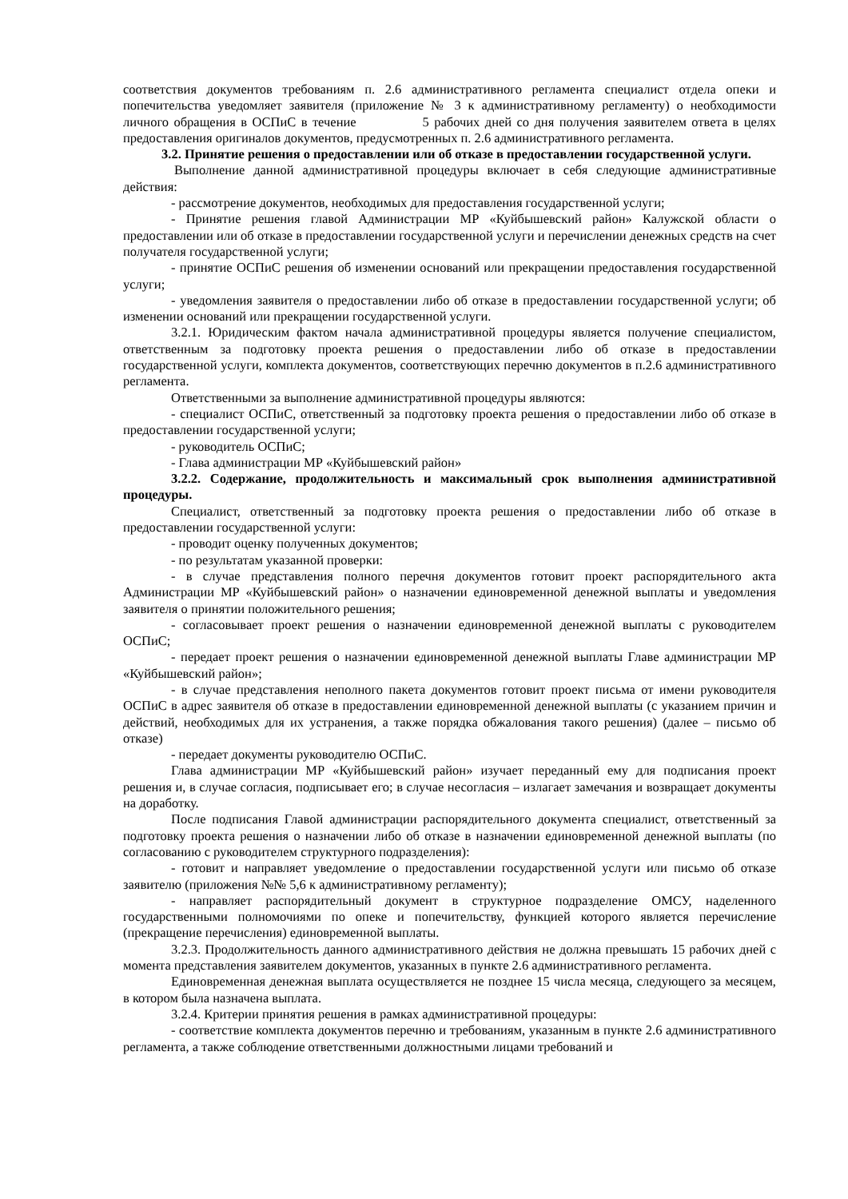соответствия документов требованиям п. 2.6 административного регламента специалист отдела опеки и попечительства уведомляет заявителя (приложение № 3 к административному регламенту) о необходимости личного обращения в ОСПиС в течение 5 рабочих дней со дня получения заявителем ответа в целях предоставления оригиналов документов, предусмотренных п. 2.6 административного регламента.
3.2. Принятие решения о предоставлении или об отказе в предоставлении государственной услуги.
Выполнение данной административной процедуры включает в себя следующие административные действия:
- рассмотрение документов, необходимых для предоставления государственной услуги;
- Принятие решения главой Администрации МР «Куйбышевский район» Калужской области о предоставлении или об отказе в предоставлении государственной услуги и перечислении денежных средств на счет получателя государственной услуги;
- принятие ОСПиС решения об изменении оснований или прекращении предоставления государственной услуги;
- уведомления заявителя о предоставлении либо об отказе в предоставлении государственной услуги; об изменении оснований или прекращении государственной услуги.
3.2.1. Юридическим фактом начала административной процедуры является получение специалистом, ответственным за подготовку проекта решения о предоставлении либо об отказе в предоставлении государственной услуги, комплекта документов, соответствующих перечню документов в п.2.6 административного регламента.
Ответственными за выполнение административной процедуры являются:
- специалист ОСПиС, ответственный за подготовку проекта решения о предоставлении либо об отказе в предоставлении государственной услуги;
- руководитель ОСПиС;
- Глава администрации МР «Куйбышевский район»
3.2.2. Содержание, продолжительность и максимальный срок выполнения административной процедуры.
Специалист, ответственный за подготовку проекта решения о предоставлении либо об отказе в предоставлении государственной услуги:
- проводит оценку полученных документов;
- по результатам указанной проверки:
- в случае представления полного перечня документов готовит проект распорядительного акта Администрации МР «Куйбышевский район» о назначении единовременной денежной выплаты и уведомления заявителя о принятии положительного решения;
- согласовывает проект решения о назначении единовременной денежной выплаты с руководителем ОСПиС;
- передает проект решения о назначении единовременной денежной выплаты Главе администрации МР «Куйбышевский район»;
- в случае представления неполного пакета документов готовит проект письма от имени руководителя ОСПиС в адрес заявителя об отказе в предоставлении единовременной денежной выплаты (с указанием причин и действий, необходимых для их устранения, а также порядка обжалования такого решения) (далее – письмо об отказе)
- передает документы руководителю ОСПиС.
Глава администрации МР «Куйбышевский район» изучает переданный ему для подписания проект решения и, в случае согласия, подписывает его; в случае несогласия – излагает замечания и возвращает документы на доработку.
После подписания Главой администрации распорядительного документа специалист, ответственный за подготовку проекта решения о назначении либо об отказе в назначении единовременной денежной выплаты (по согласованию с руководителем структурного подразделения):
- готовит и направляет уведомление о предоставлении государственной услуги или письмо об отказе заявителю (приложения №№ 5,6 к административному регламенту);
- направляет распорядительный документ в структурное подразделение ОМСУ, наделенного государственными полномочиями по опеке и попечительству, функцией которого является перечисление (прекращение перечисления) единовременной выплаты.
3.2.3. Продолжительность данного административного действия не должна превышать 15 рабочих дней с момента представления заявителем документов, указанных в пункте 2.6 административного регламента.
Единовременная денежная выплата осуществляется не позднее 15 числа месяца, следующего за месяцем, в котором была назначена выплата.
3.2.4. Критерии принятия решения в рамках административной процедуры:
- соответствие комплекта документов перечню и требованиям, указанным в пункте 2.6 административного регламента, а также соблюдение ответственными должностными лицами требований и